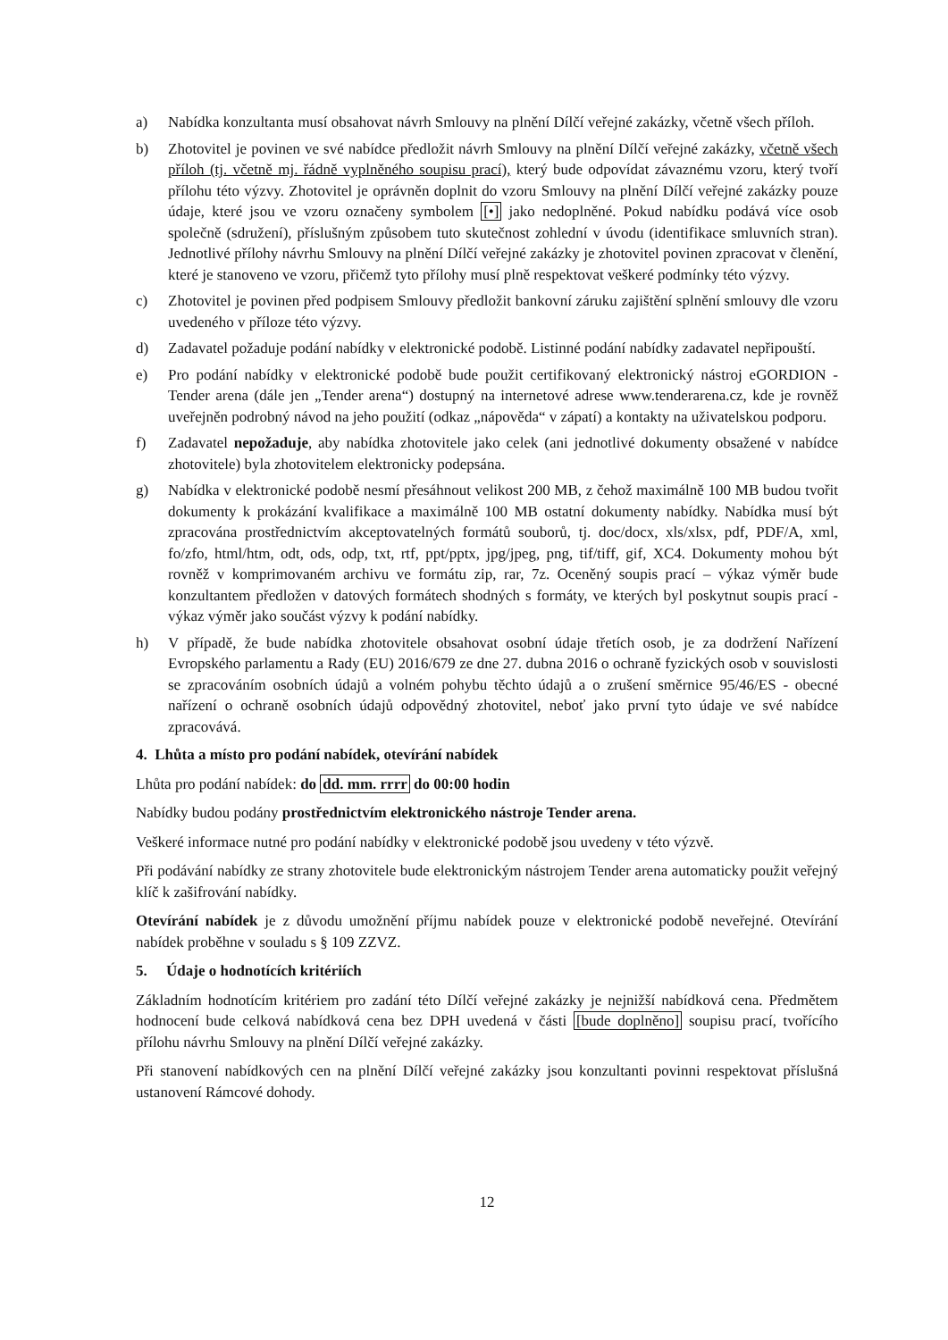a) Nabídka konzultanta musí obsahovat návrh Smlouvy na plnění Dílčí veřejné zakázky, včetně všech příloh.
b) Zhotovitel je povinen ve své nabídce předložit návrh Smlouvy na plnění Dílčí veřejné zakázky, včetně všech příloh (tj. včetně mj. řádně vyplněného soupisu prací), který bude odpovídat závaznému vzoru, který tvoří přílohu této výzvy. Zhotovitel je oprávněn doplnit do vzoru Smlouvy na plnění Dílčí veřejné zakázky pouze údaje, které jsou ve vzoru označeny symbolem [•] jako nedoplněné. Pokud nabídku podává více osob společně (sdružení), příslušným způsobem tuto skutečnost zohlední v úvodu (identifikace smluvních stran). Jednotlivé přílohy návrhu Smlouvy na plnění Dílčí veřejné zakázky je zhotovitel povinen zpracovat v členění, které je stanoveno ve vzoru, přičemž tyto přílohy musí plně respektovat veškeré podmínky této výzvy.
c) Zhotovitel je povinen před podpisem Smlouvy předložit bankovní záruku zajištění splnění smlouvy dle vzoru uvedeného v příloze této výzvy.
d) Zadavatel požaduje podání nabídky v elektronické podobě. Listinné podání nabídky zadavatel nepřipouští.
e) Pro podání nabídky v elektronické podobě bude použit certifikovaný elektronický nástroj eGORDION - Tender arena (dále jen „Tender arena“) dostupný na internetové adrese www.tenderarena.cz, kde je rovněž uveřejněn podrobný návod na jeho použití (odkaz „nápověda“ v zápatí) a kontakty na uživatelskou podporu.
f) Zadavatel nepožaduje, aby nabídka zhotovitele jako celek (ani jednotlivé dokumenty obsažené v nabídce zhotovitele) byla zhotovitelem elektronicky podepsána.
g) Nabídka v elektronické podobě nesmí přesáhnout velikost 200 MB, z čehož maximálně 100 MB budou tvořit dokumenty k prokázání kvalifikace a maximálně 100 MB ostatní dokumenty nabídky. Nabídka musí být zpracována prostřednictvím akceptovatelných formátů souborů, tj. doc/docx, xls/xlsx, pdf, PDF/A, xml, fo/zfo, html/htm, odt, ods, odp, txt, rtf, ppt/pptx, jpg/jpeg, png, tif/tiff, gif, XC4. Dokumenty mohou být rovněž v komprimovaném archivu ve formátu zip, rar, 7z. Oceněný soupis prací – výkaz výměr bude konzultantem předložen v datových formátech shodných s formáty, ve kterých byl poskytnut soupis prací - výkaz výměr jako součást výzvy k podání nabídky.
h) V případě, že bude nabídka zhotovitele obsahovat osobní údaje třetích osob, je za dodržení Nařízení Evropského parlamentu a Rady (EU) 2016/679 ze dne 27. dubna 2016 o ochraně fyzických osob v souvislosti se zpracováním osobních údajů a volném pohybu těchto údajů a o zrušení směrnice 95/46/ES - obecné nařízení o ochraně osobních údajů odpovědný zhotovitel, neboť jako první tyto údaje ve své nabídce zpracovává.
4. Lhůta a místo pro podání nabídek, otevírání nabídek
Lhůta pro podání nabídek: do dd. mm. rrrr do 00:00 hodin
Nabídky budou podány prostřednictvím elektronického nástroje Tender arena.
Veškeré informace nutné pro podání nabídky v elektronické podobě jsou uvedeny v této výzvě.
Při podávání nabídky ze strany zhotovitele bude elektronickým nástrojem Tender arena automaticky použit veřejný klíč k zašifrování nabídky.
Otevírání nabídek je z důvodu umožnění příjmu nabídek pouze v elektronické podobě neveřejné. Otevírání nabídek proběhne v souladu s § 109 ZZVZ.
5. Údaje o hodnotících kritériích
Základním hodnotícím kritériem pro zadání této Dílčí veřejné zakázky je nejnižší nabídková cena. Předmětem hodnocení bude celková nabídková cena bez DPH uvedená v části [bude doplněno] soupisu prací, tvořícího přílohu návrhu Smlouvy na plnění Dílčí veřejné zakázky.
Při stanovení nabídkových cen na plnění Dílčí veřejné zakázky jsou konzultanti povinni respektovat příslušná ustanovení Rámcové dohody.
12